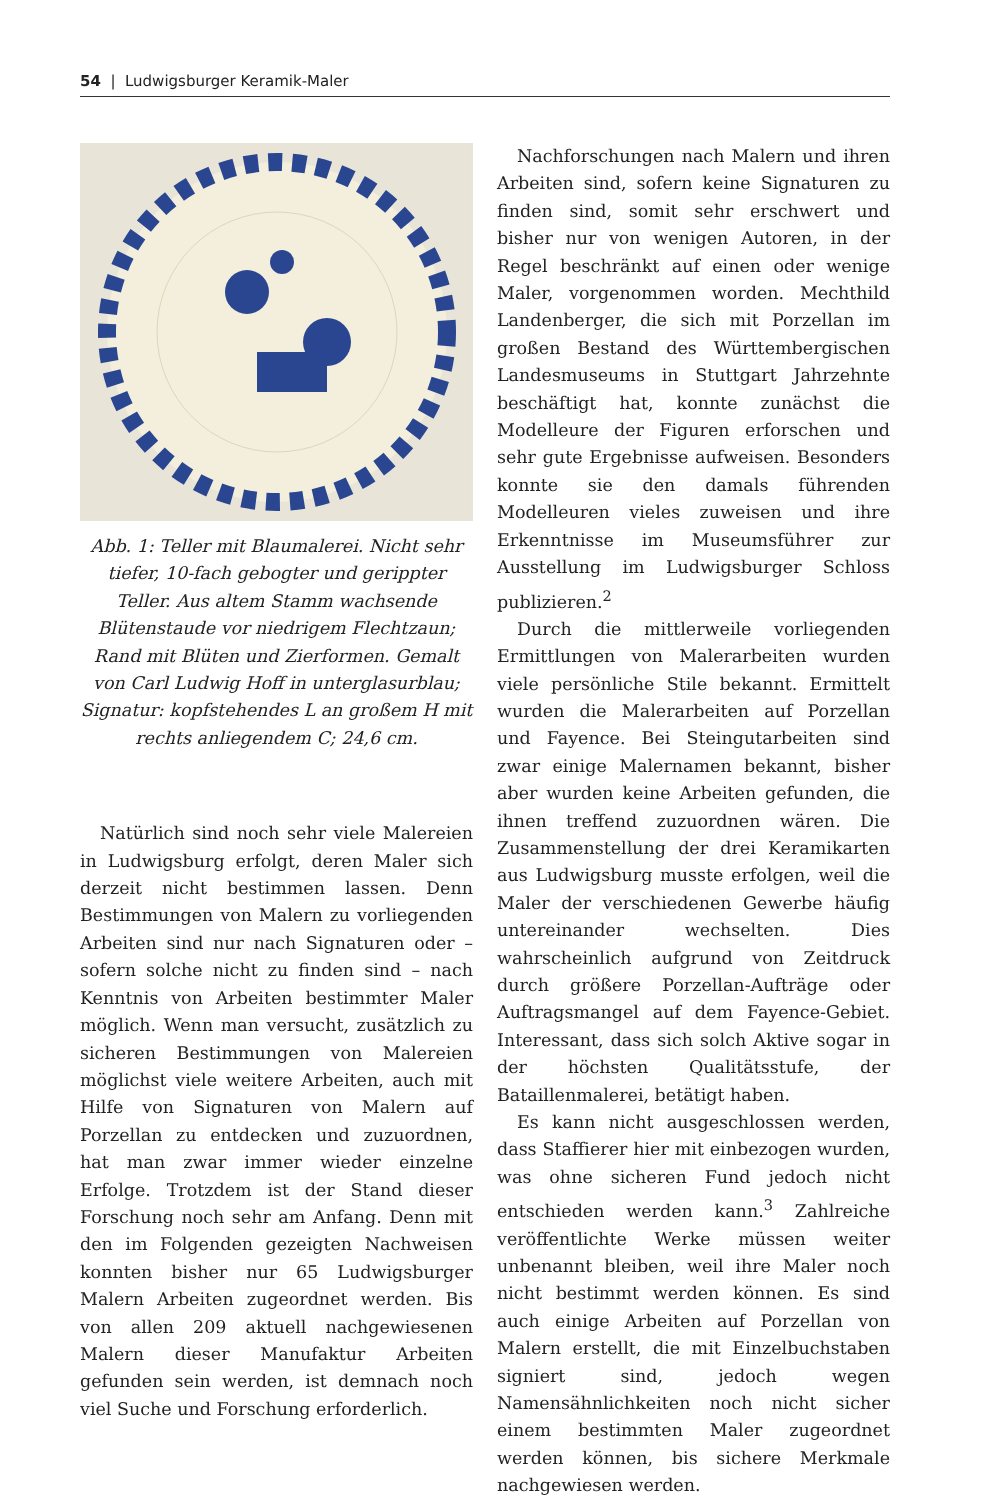54 | Ludwigsburger Keramik-Maler
Abb. 1: Teller mit Blaumalerei. Nicht sehr tiefer, 10-fach gebogter und gerippter Teller. Aus altem Stamm wachsende Blütenstaude vor niedrigem Flechtzaun; Rand mit Blüten und Zierformen. Gemalt von Carl Ludwig Hoff in unterglasurblau; Signatur: kopfstehendes L an großem H mit rechts anliegendem C; 24,6 cm.
Natürlich sind noch sehr viele Malereien in Ludwigsburg erfolgt, deren Maler sich derzeit nicht bestimmen lassen. Denn Bestimmungen von Malern zu vorliegenden Arbeiten sind nur nach Signaturen oder – sofern solche nicht zu finden sind – nach Kenntnis von Arbeiten bestimmter Maler möglich. Wenn man versucht, zusätzlich zu sicheren Bestimmungen von Malereien möglichst viele weitere Arbeiten, auch mit Hilfe von Signaturen von Malern auf Porzellan zu entdecken und zuzuordnen, hat man zwar immer wieder einzelne Erfolge. Trotzdem ist der Stand dieser Forschung noch sehr am Anfang. Denn mit den im Folgenden gezeigten Nachweisen konnten bisher nur 65 Ludwigsburger Malern Arbeiten zugeordnet werden. Bis von allen 209 aktuell nachgewiesenen Malern dieser Manufaktur Arbeiten gefunden sein werden, ist demnach noch viel Suche und Forschung erforderlich.
Nachforschungen nach Malern und ihren Arbeiten sind, sofern keine Signaturen zu finden sind, somit sehr erschwert und bisher nur von wenigen Autoren, in der Regel beschränkt auf einen oder wenige Maler, vorgenommen worden. Mechthild Landenberger, die sich mit Porzellan im großen Bestand des Württembergischen Landesmuseums in Stuttgart Jahrzehnte beschäftigt hat, konnte zunächst die Modelleure der Figuren erforschen und sehr gute Ergebnisse aufweisen. Besonders konnte sie den damals führenden Modelleuren vieles zuweisen und ihre Erkenntnisse im Museumsführer zur Ausstellung im Ludwigsburger Schloss publizieren.<sup>2</sup>
Durch die mittlerweile vorliegenden Ermittlungen von Malerarbeiten wurden viele persönliche Stile bekannt. Ermittelt wurden die Malerarbeiten auf Porzellan und Fayence. Bei Steingutarbeiten sind zwar einige Malernamen bekannt, bisher aber wurden keine Arbeiten gefunden, die ihnen treffend zuzuordnen wären. Die Zusammenstellung der drei Keramikarten aus Ludwigsburg musste erfolgen, weil die Maler der verschiedenen Gewerbe häufig untereinander wechselten. Dies wahrscheinlich aufgrund von Zeitdruck durch größere Porzellan-Aufträge oder Auftragsmangel auf dem Fayence-Gebiet. Interessant, dass sich solch Aktive sogar in der höchsten Qualitätsstufe, der Bataillenmalerei, betätigt haben.
Es kann nicht ausgeschlossen werden, dass Staffierer hier mit einbezogen wurden, was ohne sicheren Fund jedoch nicht entschieden werden kann.<sup>3</sup> Zahlreiche veröffentlichte Werke müssen weiter unbenannt bleiben, weil ihre Maler noch nicht bestimmt werden können. Es sind auch einige Arbeiten auf Porzellan von Malern erstellt, die mit Einzelbuchstaben signiert sind, jedoch wegen Namensähnlichkeiten noch nicht sicher einem bestimmten Maler zugeordnet werden können, bis sichere Merkmale nachgewiesen werden.